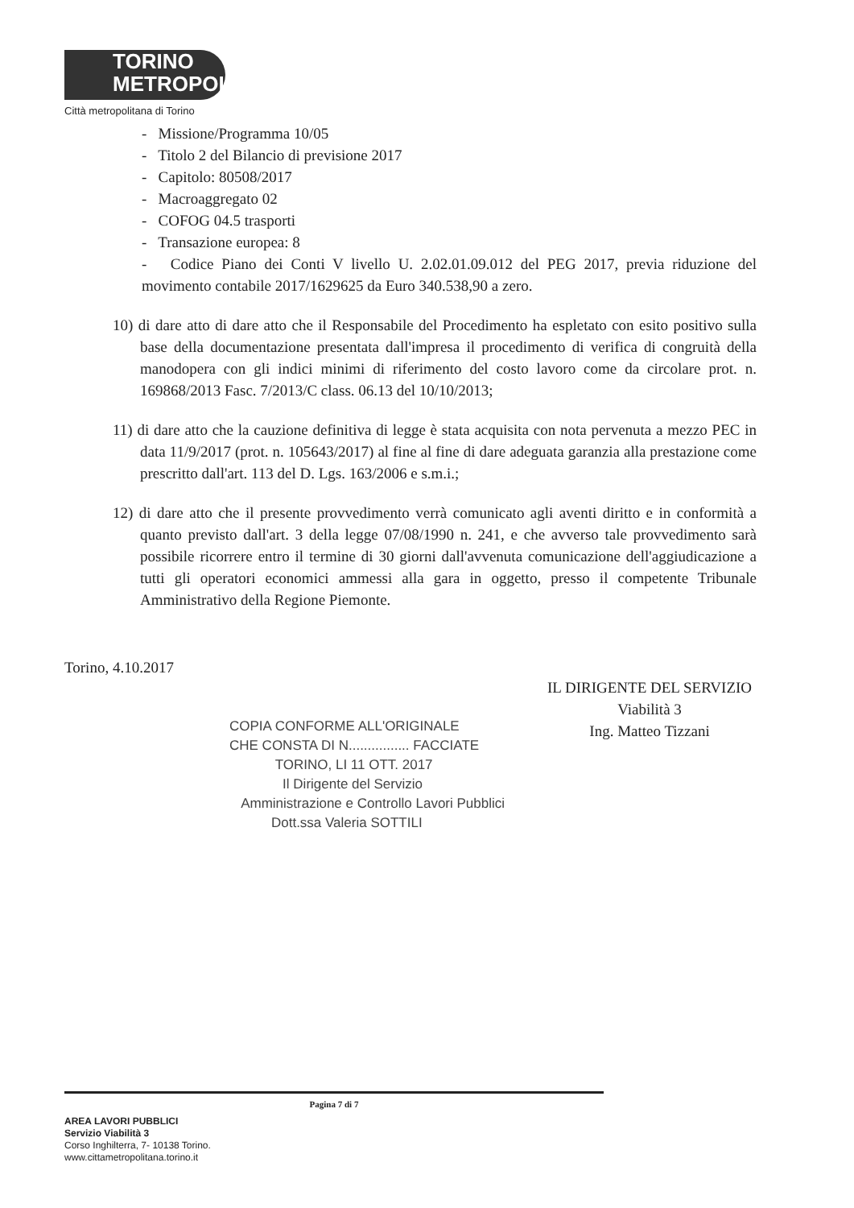TORINO
METROPOLI
Città metropolitana di Torino
- Missione/Programma 10/05
- Titolo 2 del Bilancio di previsione 2017
- Capitolo: 80508/2017
- Macroaggregato 02
- COFOG 04.5 trasporti
- Transazione europea: 8
- Codice Piano dei Conti V livello U. 2.02.01.09.012 del PEG 2017, previa riduzione del movimento contabile 2017/1629625 da Euro 340.538,90 a zero.
10) di dare atto di dare atto che il Responsabile del Procedimento ha espletato con esito positivo sulla base della documentazione presentata dall'impresa il procedimento di verifica di congruità della manodopera con gli indici minimi di riferimento del costo lavoro come da circolare prot. n. 169868/2013 Fasc. 7/2013/C class. 06.13 del 10/10/2013;
11) di dare atto che la cauzione definitiva di legge è stata acquisita con nota pervenuta a mezzo PEC in data 11/9/2017 (prot. n. 105643/2017) al fine al fine di dare adeguata garanzia alla prestazione come prescritto dall'art. 113 del D. Lgs. 163/2006 e s.m.i.;
12) di dare atto che il presente provvedimento verrà comunicato agli aventi diritto e in conformità a quanto previsto dall'art. 3 della legge 07/08/1990 n. 241, e che avverso tale provvedimento sarà possibile ricorrere entro il termine di 30 giorni dall'avvenuta comunicazione dell'aggiudicazione a tutti gli operatori economici ammessi alla gara in oggetto, presso il competente Tribunale Amministrativo della Regione Piemonte.
Torino, 4.10.2017
IL DIRIGENTE DEL SERVIZIO
Viabilità 3
Ing. Matteo Tizzani
COPIA CONFORME ALL'ORIGINALE
CHE CONSTA DI N................ FACCIATE
TORINO, LI 11 OTT. 2017
Il Dirigente del Servizio
Amministrazione e Controllo Lavori Pubblici
Dott.ssa Valeria SOTTILI
Pagina 7 di 7
AREA LAVORI PUBBLICI
Servizio Viabilità 3
Corso Inghilterra, 7- 10138 Torino.
www.cittametropolitana.torino.it